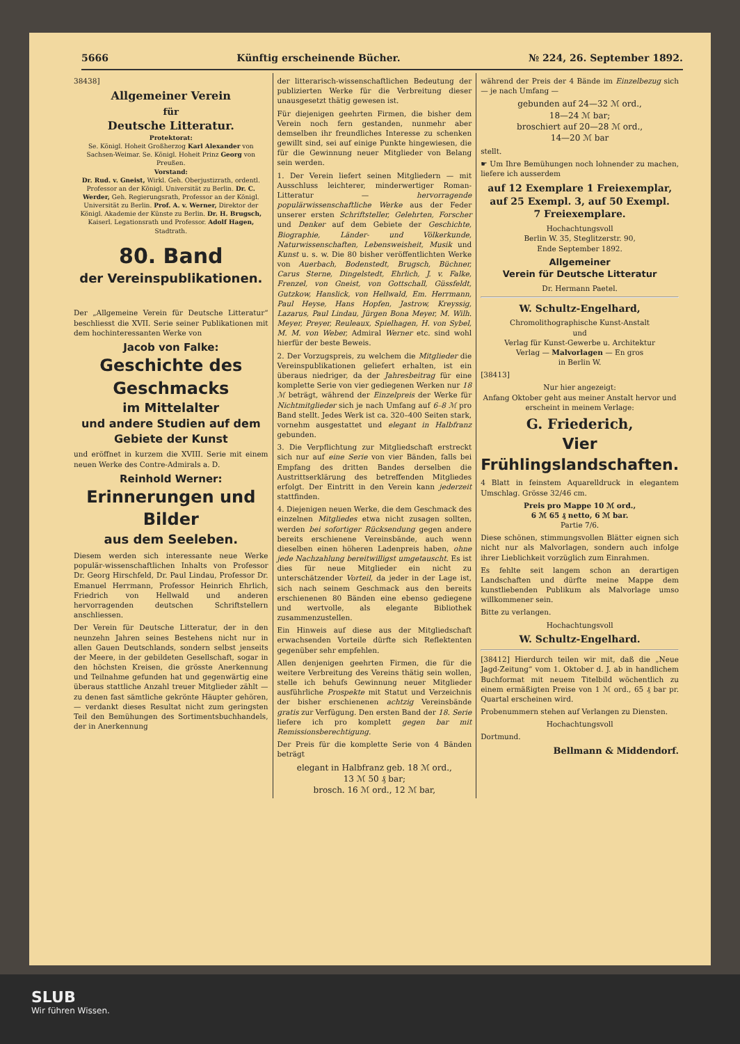5666 Künftig erscheinende Bücher. № 224, 26. September 1892.
38438]
Allgemeiner Verein
für
Deutsche Litteratur.
Protektorat:
Se. Königl. Hoheit Großherzog Karl Alexander von Sachsen-Weimar. Se. Königl. Hoheit Prinz Georg von Preußen.
Vorstand:
Dr. Rud. v. Gneist, Wirkl. Geh. Oberjustizrath, ordentl. Professor an der Königl. Universität zu Berlin. Dr. C. Werder, Geh. Regierungsrath, Professor an der Königl. Universität zu Berlin. Prof. A. v. Werner, Direktor der Königl. Akademie der Künste zu Berlin. Dr. H. Brugsch, Kaiserl. Legationsrath und Professor. Adolf Hagen, Stadtrath.
80. Band
der Vereinspublikationen.
Der „Allgemeine Verein für Deutsche Litteratur“ beschliesst die XVII. Serie seiner Publikationen mit dem hochinteressanten Werke von
Jacob von Falke:
Geschichte des Geschmacks
im Mittelalter
und andere Studien auf dem Gebiete der Kunst
und eröffnet in kurzem die XVIII. Serie mit einem neuen Werke des Contre-Admirals a. D.
Reinhold Werner:
Erinnerungen und Bilder
aus dem Seeleben.
Diesem werden sich interessante neue Werke populär-wissenschaftlichen Inhalts von Professor Dr. Georg Hirschfeld, Dr. Paul Lindau, Professor Dr. Emanuel Herrmann, Professor Heinrich Ehrlich, Friedrich von Hellwald und anderen hervorragenden deutschen Schriftstellern anschliessen.
Der Verein für Deutsche Litteratur, der in den neunzehn Jahren seines Bestehens nicht nur in allen Gauen Deutschlands, sondern selbst jenseits der Meere, in der gebildeten Gesellschaft, sogar in den höchsten Kreisen, die grösste Anerkennung und Teilnahme gefunden hat und gegenwärtig eine überaus stattliche Anzahl treuer Mitglieder zählt — zu denen fast sämtliche gekrönte Häupter gehören, — verdankt dieses Resultat nicht zum geringsten Teil den Bemühungen des Sortimentsbuchhandels, der in Anerkennung
der litterarisch-wissenschaftlichen Bedeutung der publizierten Werke für die Verbreitung dieser unausgesetzt thätig gewesen ist.
Für diejenigen geehrten Firmen, die bisher dem Verein noch fern gestanden, nunmehr aber demselben ihr freundliches Interesse zu schenken gewillt sind, sei auf einige Punkte hingewiesen, die für die Gewinnung neuer Mitglieder von Belang sein werden.
1. Der Verein liefert seinen Mitgliedern — mit Ausschluss leichterer, minderwertiger Roman-Litteratur — hervorragende populärwissenschaftliche Werke aus der Feder unserer ersten Schriftsteller, Gelehrten, Forscher und Denker auf dem Gebiete der Geschichte, Biographie, Länder- und Völkerkunde, Naturwissenschaften, Lebensweisheit, Musik und Kunst u. s. w. Die 80 bisher veröffentlichten Werke von Auerbach, Bodenstedt, Brugsch, Büchner, Carus Sterne, Dingelstedt, Ehrlich, J. v. Falke, Frenzel, von Gneist, von Gottschall, Güssfeldt, Gutzkow, Hanslick, von Hellwald, Em. Herrmann, Paul Heyse, Hans Hopfen, Jastrow, Kreyssig, Lazarus, Paul Lindau, Jürgen Bona Meyer, M. Wilh. Meyer, Preyer, Reuleaux, Spielhagen, H. von Sybel, M. M. von Weber, Admiral Werner etc. sind wohl hierfür der beste Beweis.
2. Der Vorzugspreis, zu welchem die Mitglieder die Vereinspublikationen geliefert erhalten, ist ein überaus niedriger, da der Jahresbeitrag für eine komplette Serie von vier gediegenen Werken nur 18 ℳ beträgt, während der Einzelpreis der Werke für Nichtmitglieder sich je nach Umfang auf 6–8 ℳ pro Band stellt. Jedes Werk ist ca. 320–400 Seiten stark, vornehm ausgestattet und elegant in Halbfranz gebunden.
3. Die Verpflichtung zur Mitgliedschaft erstreckt sich nur auf eine Serie von vier Bänden, falls bei Empfang des dritten Bandes derselben die Austrittserklärung des betreffenden Mitgliedes erfolgt. Der Eintritt in den Verein kann jederzeit stattfinden.
4. Diejenigen neuen Werke, die dem Geschmack des einzelnen Mitgliedes etwa nicht zusagen sollten, werden bei sofortiger Rücksendung gegen andere bereits erschienene Vereinsbände, auch wenn dieselben einen höheren Ladenpreis haben, ohne jede Nachzahlung bereitwilligst umgetauscht. Es ist dies für neue Mitglieder ein nicht zu unterschätzender Vorteil, da jeder in der Lage ist, sich nach seinem Geschmack aus den bereits erschienenen 80 Bänden eine ebenso gediegene und wertvolle, als elegante Bibliothek zusammenzustellen.
Ein Hinweis auf diese aus der Mitgliedschaft erwachsenden Vorteile dürfte sich Reflektenten gegenüber sehr empfehlen.
Allen denjenigen geehrten Firmen, die für die weitere Verbreitung des Vereins thätig sein wollen, stelle ich behufs Gewinnung neuer Mitglieder ausführliche Prospekte mit Statut und Verzeichnis der bisher erschienenen achtzig Vereinsbände gratis zur Verfügung. Den ersten Band der 18. Serie liefere ich pro komplett gegen bar mit Remissionsberechtigung.
Der Preis für die komplette Serie von 4 Bänden beträgt
elegant in Halbfranz geb. 18 ℳ ord.,
13 ℳ 50 ₰ bar;
brosch. 16 ℳ ord., 12 ℳ bar,
während der Preis der 4 Bände im Einzelbezug sich — je nach Umfang —
gebunden auf 24—32 ℳ ord.,
18—24 ℳ bar;
broschiert auf 20—28 ℳ ord.,
14—20 ℳ bar
stellt.
☛ Um Ihre Bemühungen noch lohnender zu machen, liefere ich ausserdem
auf 12 Exemplare 1 Freiexemplar,
auf 25 Exempl. 3, auf 50 Exempl.
7 Freiexemplare.
Hochachtungsvoll
Berlin W. 35, Steglitzerstr. 90,
Ende September 1892.
Allgemeiner
Verein für Deutsche Litteratur
Dr. Hermann Paetel.
W. Schultz-Engelhard,
Chromolithographische Kunst-Anstalt
und
Verlag für Kunst-Gewerbe u. Architektur
Verlag — Malvorlagen — En gros
in Berlin W.
[38413]
Nur hier angezeigt:
Anfang Oktober geht aus meiner Anstalt hervor und erscheint in meinem Verlage:
G. Friederich,
Vier Frühlingslandschaften.
4 Blatt in feinstem Aquarelldruck in elegantem Umschlag. Grösse 32/46 cm.
Preis pro Mappe 10 ℳ ord.,
6 ℳ 65 ₰ netto, 6 ℳ bar.
Partie 7/6.
Diese schönen, stimmungsvollen Blätter eignen sich nicht nur als Malvorlagen, sondern auch infolge ihrer Lieblichkeit vorzüglich zum Einrahmen.
Es fehlte seit langem schon an derartigen Landschaften und dürfte meine Mappe dem kunstliebenden Publikum als Malvorlage umso willkommener sein.
Bitte zu verlangen.
Hochachtungsvoll
W. Schultz-Engelhard.
[38412] Hierdurch teilen wir mit, daß die „Neue Jagd-Zeitung“ vom 1. Oktober d. J. ab in handlichem Buchformat mit neuem Titelbild wöchentlich zu einem ermäßigten Preise von 1 ℳ ord., 65 ₰ bar pr. Quartal erscheinen wird.
Probenummern stehen auf Verlangen zu Diensten.
Hochachtungsvoll
Dortmund.
Bellmann & Middendorf.
SLUB
Wir führen Wissen.